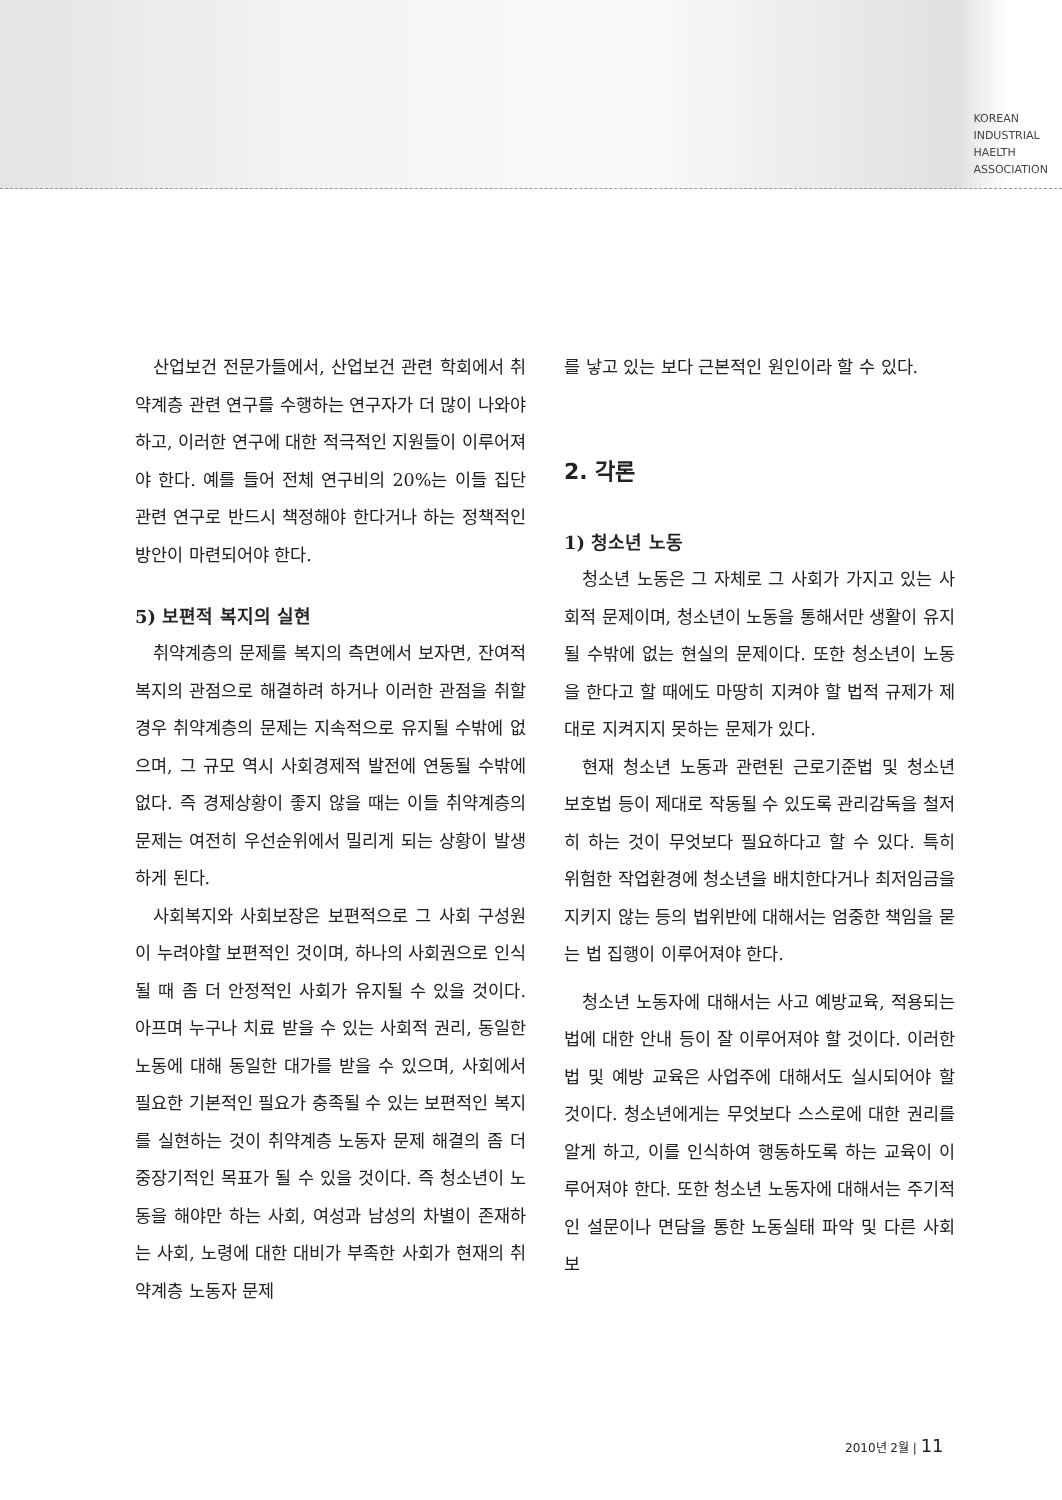KOREAN
INDUSTRIAL
HAELTH
ASSOCIATION
산업보건 전문가들에서, 산업보건 관련 학회에서 취약계층 관련 연구를 수행하는 연구자가 더 많이 나와야 하고, 이러한 연구에 대한 적극적인 지원들이 이루어져야 한다. 예를 들어 전체 연구비의 20%는 이들 집단 관련 연구로 반드시 책정해야 한다거나 하는 정책적인 방안이 마련되어야 한다.
5) 보편적 복지의 실현
취약계층의 문제를 복지의 측면에서 보자면, 잔여적 복지의 관점으로 해결하려 하거나 이러한 관점을 취할 경우 취약계층의 문제는 지속적으로 유지될 수밖에 없으며, 그 규모 역시 사회경제적 발전에 연동될 수밖에 없다. 즉 경제상황이 좋지 않을 때는 이들 취약계층의 문제는 여전히 우선순위에서 밀리게 되는 상황이 발생하게 된다.
사회복지와 사회보장은 보편적으로 그 사회 구성원이 누려야할 보편적인 것이며, 하나의 사회권으로 인식될 때 좀 더 안정적인 사회가 유지될 수 있을 것이다. 아프며 누구나 치료 받을 수 있는 사회적 권리, 동일한 노동에 대해 동일한 대가를 받을 수 있으며, 사회에서 필요한 기본적인 필요가 충족될 수 있는 보편적인 복지를 실현하는 것이 취약계층 노동자 문제 해결의 좀 더 중장기적인 목표가 될 수 있을 것이다. 즉 청소년이 노동을 해야만 하는 사회, 여성과 남성의 차별이 존재하는 사회, 노령에 대한 대비가 부족한 사회가 현재의 취약계층 노동자 문제
를 낳고 있는 보다 근본적인 원인이라 할 수 있다.
2. 각론
1) 청소년 노동
청소년 노동은 그 자체로 그 사회가 가지고 있는 사회적 문제이며, 청소년이 노동을 통해서만 생활이 유지될 수밖에 없는 현실의 문제이다. 또한 청소년이 노동을 한다고 할 때에도 마땅히 지켜야 할 법적 규제가 제대로 지켜지지 못하는 문제가 있다.
현재 청소년 노동과 관련된 근로기준법 및 청소년 보호법 등이 제대로 작동될 수 있도록 관리감독을 철저히 하는 것이 무엇보다 필요하다고 할 수 있다. 특히 위험한 작업환경에 청소년을 배치한다거나 최저임금을 지키지 않는 등의 법위반에 대해서는 엄중한 책임을 묻는 법 집행이 이루어져야 한다.
청소년 노동자에 대해서는 사고 예방교육, 적용되는 법에 대한 안내 등이 잘 이루어져야 할 것이다. 이러한 법 및 예방 교육은 사업주에 대해서도 실시되어야 할 것이다. 청소년에게는 무엇보다 스스로에 대한 권리를 알게 하고, 이를 인식하여 행동하도록 하는 교육이 이루어져야 한다. 또한 청소년 노동자에 대해서는 주기적인 설문이나 면담을 통한 노동실태 파악 및 다른 사회보
2010년 2월 | 11